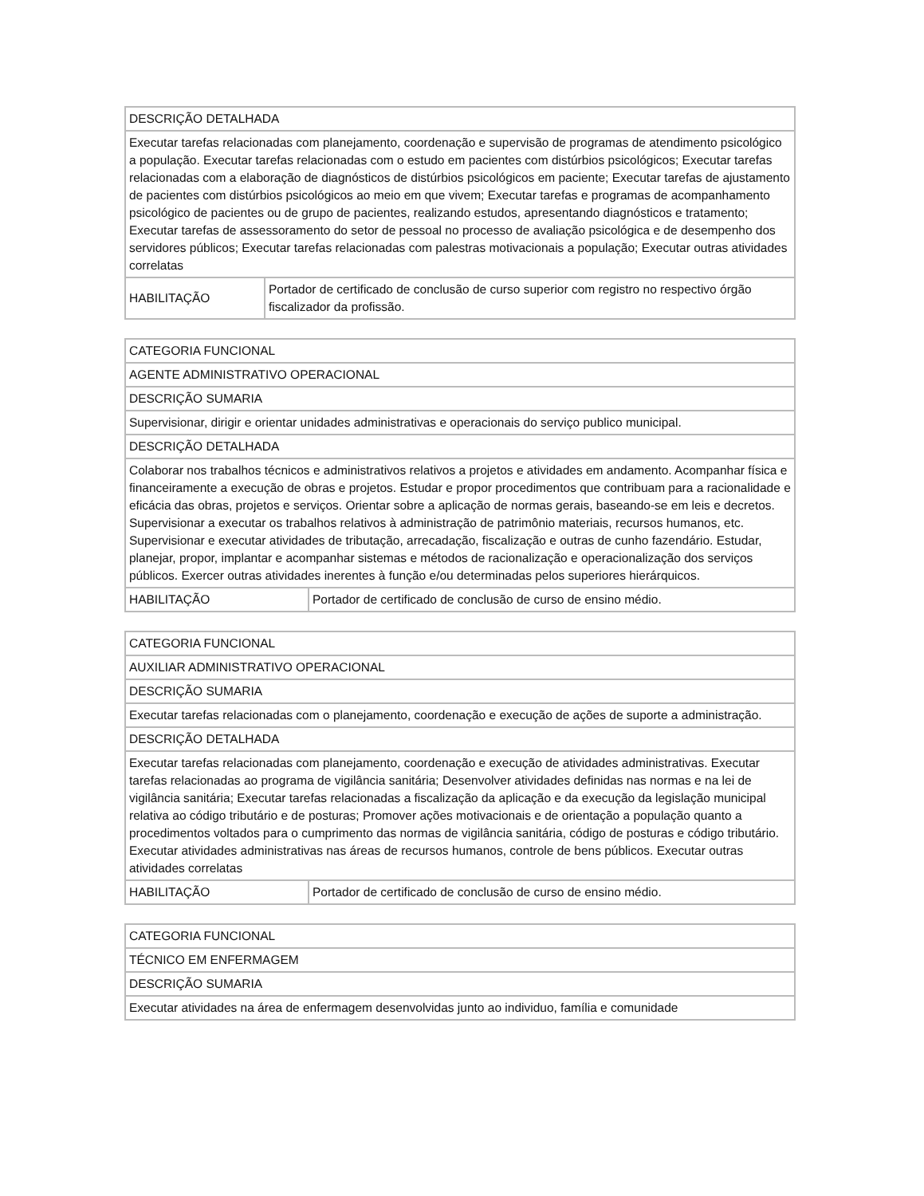| DESCRIÇÃO DETALHADA | |
| Executar tarefas relacionadas com planejamento, coordenação e supervisão de programas de atendimento psicológico a população. Executar tarefas relacionadas com o estudo em pacientes com distúrbios psicológicos; Executar tarefas relacionadas com a elaboração de diagnósticos de distúrbios psicológicos em paciente; Executar tarefas de ajustamento de pacientes com distúrbios psicológicos ao meio em que vivem; Executar tarefas e programas de acompanhamento psicológico de pacientes ou de grupo de pacientes, realizando estudos, apresentando diagnósticos e tratamento; Executar tarefas de assessoramento do setor de pessoal no processo de avaliação psicológica e de desempenho dos servidores públicos; Executar tarefas relacionadas com palestras motivacionais a população; Executar outras atividades correlatas | |
| HABILITAÇÃO | Portador de certificado de conclusão de curso superior com registro no respectivo órgão fiscalizador da profissão. |
| CATEGORIA FUNCIONAL | |
| AGENTE ADMINISTRATIVO OPERACIONAL | |
| DESCRIÇÃO SUMARIA | |
| Supervisionar, dirigir e orientar unidades administrativas e operacionais do serviço publico municipal. | |
| DESCRIÇÃO DETALHADA | |
| Colaborar nos trabalhos técnicos e administrativos relativos a projetos e atividades em andamento. Acompanhar física e financeiramente a execução de obras e projetos. Estudar e propor procedimentos que contribuam para a racionalidade e eficácia das obras, projetos e serviços. Orientar sobre a aplicação de normas gerais, baseando-se em leis e decretos. Supervisionar a executar os trabalhos relativos à administração de patrimônio materiais, recursos humanos, etc. Supervisionar e executar atividades de tributação, arrecadação, fiscalização e outras de cunho fazendário. Estudar, planejar, propor, implantar e acompanhar sistemas e métodos de racionalização e operacionalização dos serviços públicos. Exercer outras atividades inerentes à função e/ou determinadas pelos superiores hierárquicos. | |
| HABILITAÇÃO | Portador de certificado de conclusão de curso de ensino médio. |
| CATEGORIA FUNCIONAL | |
| AUXILIAR ADMINISTRATIVO OPERACIONAL | |
| DESCRIÇÃO SUMARIA | |
| Executar tarefas relacionadas com o planejamento, coordenação e execução de ações de suporte a administração. | |
| DESCRIÇÃO DETALHADA | |
| Executar tarefas relacionadas com planejamento, coordenação e execução de atividades administrativas. Executar tarefas relacionadas ao programa de vigilância sanitária; Desenvolver atividades definidas nas normas e na lei de vigilância sanitária; Executar tarefas relacionadas a fiscalização da aplicação e da execução da legislação municipal relativa ao código tributário e de posturas; Promover ações motivacionais e de orientação a população quanto a procedimentos voltados para o cumprimento das normas de vigilância sanitária, código de posturas e código tributário. Executar atividades administrativas nas áreas de recursos humanos, controle de bens públicos. Executar outras atividades correlatas | |
| HABILITAÇÃO | Portador de certificado de conclusão de curso de ensino médio. |
| CATEGORIA FUNCIONAL |
| TÉCNICO EM ENFERMAGEM |
| DESCRIÇÃO SUMARIA |
| Executar atividades na área de enfermagem desenvolvidas junto ao individuo, família e comunidade |